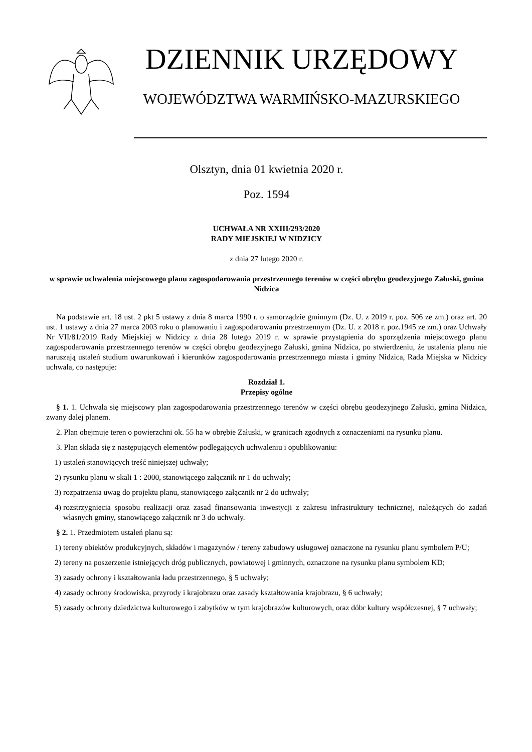DZIENNIK URZĘDOWY
WOJEWÓDZTWA WARMIŃSKO-MAZURSKIEGO
Olsztyn, dnia 01 kwietnia 2020 r.
Poz. 1594
UCHWAŁA NR XXIII/293/2020
RADY MIEJSKIEJ W NIDZICY
z dnia 27 lutego 2020 r.
w sprawie uchwalenia miejscowego planu zagospodarowania przestrzennego terenów w części obrębu geodezyjnego Załuski, gmina Nidzica
Na podstawie art. 18 ust. 2 pkt 5 ustawy z dnia 8 marca 1990 r. o samorządzie gminnym (Dz. U. z 2019 r. poz. 506 ze zm.) oraz art. 20 ust. 1 ustawy z dnia 27 marca 2003 roku o planowaniu i zagospodarowaniu przestrzennym (Dz. U. z 2018 r. poz.1945 ze zm.) oraz Uchwały Nr VII/81/2019 Rady Miejskiej w Nidzicy z dnia 28 lutego 2019 r. w sprawie przystąpienia do sporządzenia miejscowego planu zagospodarowania przestrzennego terenów w części obrębu geodezyjnego Załuski, gmina Nidzica, po stwierdzeniu, że ustalenia planu nie naruszają ustaleń studium uwarunkowań i kierunków zagospodarowania przestrzennego miasta i gminy Nidzica, Rada Miejska w Nidzicy uchwala, co następuje:
Rozdział 1.
Przepisy ogólne
§ 1. 1. Uchwala się miejscowy plan zagospodarowania przestrzennego terenów w części obrębu geodezyjnego Załuski, gmina Nidzica, zwany dalej planem.
2. Plan obejmuje teren o powierzchni ok. 55 ha w obrębie Załuski, w granicach zgodnych z oznaczeniami na rysunku planu.
3. Plan składa się z następujących elementów podlegających uchwaleniu i opublikowaniu:
1) ustaleń stanowiących treść niniejszej uchwały;
2) rysunku planu w skali 1 : 2000, stanowiącego załącznik nr 1 do uchwały;
3) rozpatrzenia uwag do projektu planu, stanowiącego załącznik nr 2 do uchwały;
4) rozstrzygnięcia sposobu realizacji oraz zasad finansowania inwestycji z zakresu infrastruktury technicznej, należących do zadań własnych gminy, stanowiącego załącznik nr 3 do uchwały.
§ 2. 1. Przedmiotem ustaleń planu są:
1) tereny obiektów produkcyjnych, składów i magazynów / tereny zabudowy usługowej oznaczone na rysunku planu symbolem P/U;
2) tereny na poszerzenie istniejących dróg publicznych, powiatowej i gminnych, oznaczone na rysunku planu symbolem KD;
3) zasady ochrony i kształtowania ładu przestrzennego, § 5 uchwały;
4) zasady ochrony środowiska, przyrody i krajobrazu oraz zasady kształtowania krajobrazu, § 6 uchwały;
5) zasady ochrony dziedzictwa kulturowego i zabytków w tym krajobrazów kulturowych, oraz dóbr kultury współczesnej, § 7 uchwały;